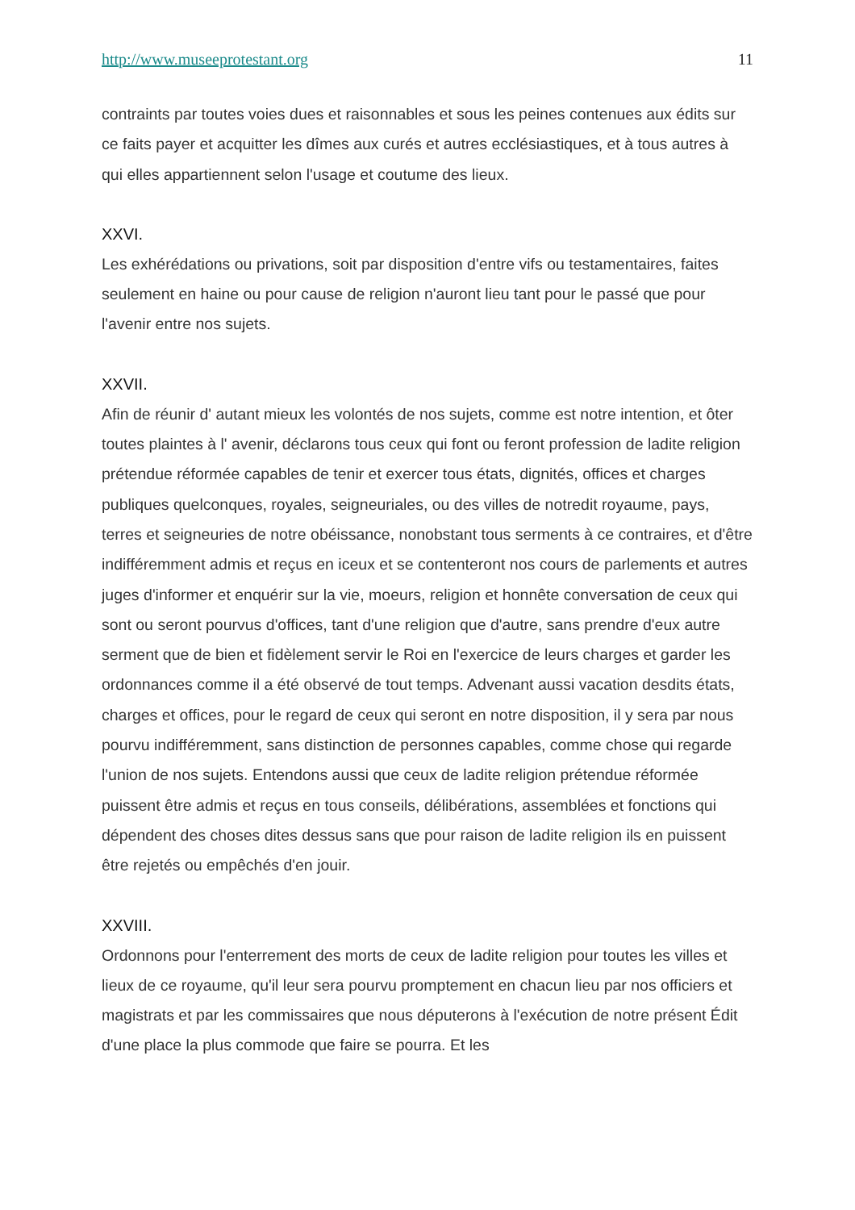http://www.museeprotestant.org 11
contraints par toutes voies dues et raisonnables et sous les peines contenues aux édits sur ce faits payer et acquitter les dîmes aux curés et autres ecclésiastiques, et à tous autres à qui elles appartiennent selon l'usage et coutume des lieux.
XXVI.
Les exhérédations ou privations, soit par disposition d'entre vifs ou testamentaires, faites seulement en haine ou pour cause de religion n'auront lieu tant pour le passé que pour l'avenir entre nos sujets.
XXVII.
Afin de réunir d' autant mieux les volontés de nos sujets, comme est notre intention, et ôter toutes plaintes à l' avenir, déclarons tous ceux qui font ou feront profession de ladite religion prétendue réformée capables de tenir et exercer tous états, dignités, offices et charges publiques quelconques, royales, seigneuriales, ou des villes de notredit royaume, pays, terres et seigneuries de notre obéissance, nonobstant tous serments à ce contraires, et d'être indifféremment admis et reçus en iceux et se contenteront nos cours de parlements et autres juges d'informer et enquérir sur la vie, moeurs, religion et honnête conversation de ceux qui sont ou seront pourvus d'offices, tant d'une religion que d'autre, sans prendre d'eux autre serment que de bien et fidèlement servir le Roi en l'exercice de leurs charges et garder les ordonnances comme il a été observé de tout temps. Advenant aussi vacation desdits états, charges et offices, pour le regard de ceux qui seront en notre disposition, il y sera par nous pourvu indifféremment, sans distinction de personnes capables, comme chose qui regarde l'union de nos sujets. Entendons aussi que ceux de ladite religion prétendue réformée puissent être admis et reçus en tous conseils, délibérations, assemblées et fonctions qui dépendent des choses dites dessus sans que pour raison de ladite religion ils en puissent être rejetés ou empêchés d'en jouir.
XXVIII.
Ordonnons pour l'enterrement des morts de ceux de ladite religion pour toutes les villes et lieux de ce royaume, qu'il leur sera pourvu promptement en chacun lieu par nos officiers et magistrats et par les commissaires que nous députerons à l'exécution de notre présent Édit d'une place la plus commode que faire se pourra. Et les